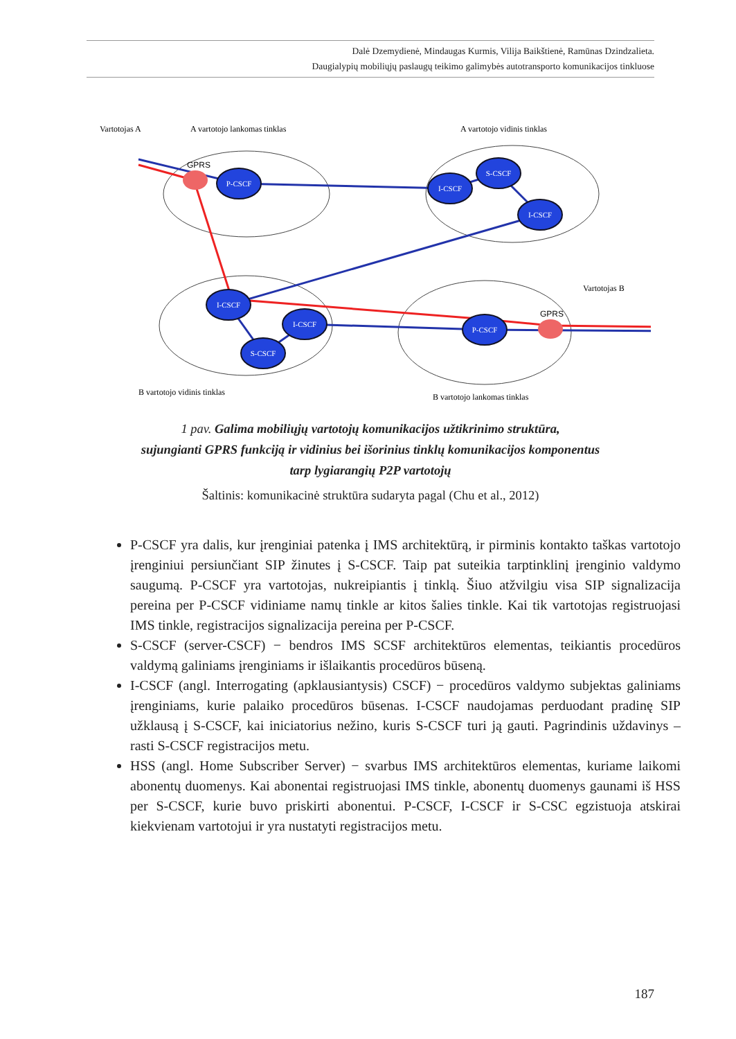Dalė Dzemydienė, Mindaugas Kurmis, Vilija Baikštienė, Ramūnas Dzindzalieta.
Daugialypių mobiliųjų paslaugų teikimo galimybės autotransporto komunikacijos tinkluose
Vartotojas A
A vartotojo lankomas tinklas
A vartotojo vidinis tinklas
Vartotojas B
B vartotojo vidinis tinklas
B vartotojo lankomas tinklas
P-CSCF
I-CSCF
S-CSCF
I-CSCF
I-CSCF
S-CSCF
I-CSCF
P-CSCF
GPRS
GPRS
1 pav. Galima mobiliųjų vartotojų komunikacijos užtikrinimo struktūra,
sujungianti GPRS funkciją ir vidinius bei išorinius tinklų komunikacijos komponentus
tarp lygiarangių P2P vartotojų
Šaltinis: komunikacinė struktūra sudaryta pagal (Chu et al., 2012)
P-CSCF yra dalis, kur įrenginiai patenka į IMS architektūrą, ir pirminis kontakto taškas vartotojo įrenginiui persiunčiant SIP žinutes į S-CSCF. Taip pat suteikia tarptinklinį įrenginio valdymo saugumą. P-CSCF yra vartotojas, nukreipiantis į tinklą. Šiuo atžvilgiu visa SIP signalizacija pereina per P-CSCF vidiniame namų tinkle ar kitos šalies tinkle. Kai tik vartotojas registruojasi IMS tinkle, registracijos signalizacija pereina per P-CSCF.
S-CSCF (server-CSCF) − bendros IMS SCSF architektūros elementas, teikiantis procedūros valdymą galiniams įrenginiams ir išlaikantis procedūros būseną.
I-CSCF (angl. Interrogating (apklausiantysis) CSCF) − procedūros valdymo subjektas galiniams įrenginiams, kurie palaiko procedūros būsenas. I-CSCF naudojamas perduodant pradinę SIP užklausą į S-CSCF, kai iniciatorius nežino, kuris S-CSCF turi ją gauti. Pagrindinis uždavinys – rasti S-CSCF registracijos metu.
HSS (angl. Home Subscriber Server) − svarbus IMS architektūros elementas, kuriame laikomi abonentų duomenys. Kai abonentai registruojasi IMS tinkle, abonentų duomenys gaunami iš HSS per S-CSCF, kurie buvo priskirti abonentui. P-CSCF, I-CSCF ir S-CSC egzistuoja atskirai kiekvienam vartotojui ir yra nustatyti registracijos metu.
187